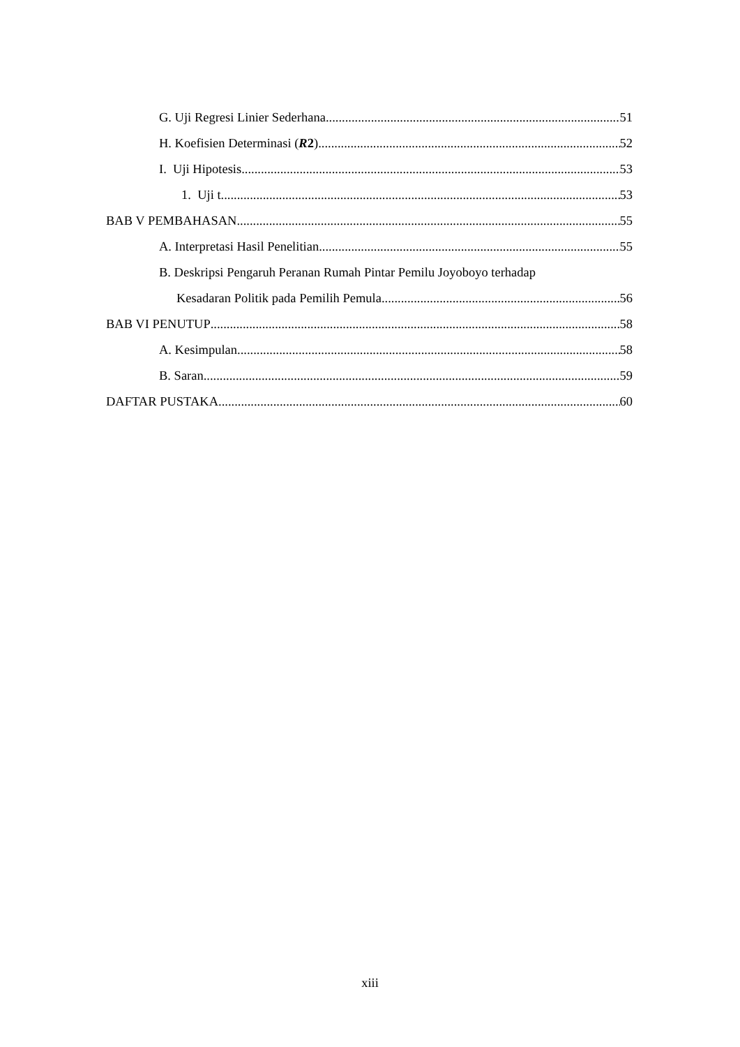G. Uji Regresi Linier Sederhana 51
H. Koefisien Determinasi (R2) 52
I. Uji Hipotesis 53
1. Uji t 53
BAB V PEMBAHASAN 55
A. Interpretasi Hasil Penelitian 55
B. Deskripsi Pengaruh Peranan Rumah Pintar Pemilu Joyoboyo terhadap
Kesadaran Politik pada Pemilih Pemula 56
BAB VI PENUTUP 58
A. Kesimpulan 58
B. Saran 59
DAFTAR PUSTAKA 60
xiii